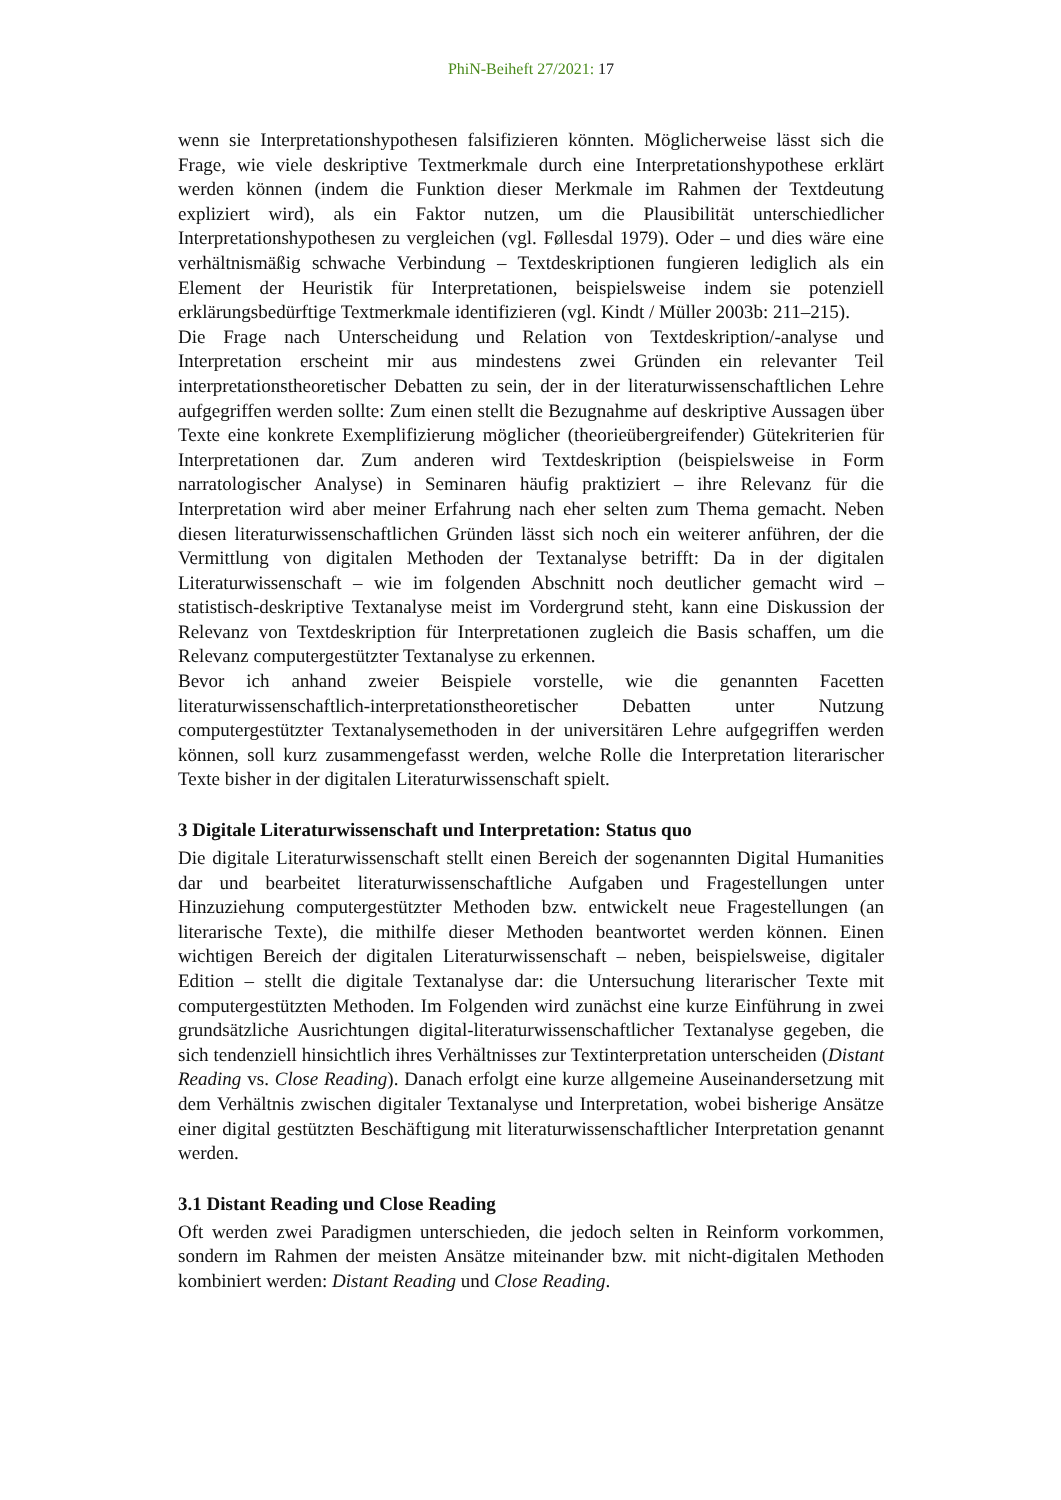PhiN-Beiheft 27/2021: 17
wenn sie Interpretationshypothesen falsifizieren könnten. Möglicherweise lässt sich die Frage, wie viele deskriptive Textmerkmale durch eine Interpretationshypothese erklärt werden können (indem die Funktion dieser Merkmale im Rahmen der Textdeutung expliziert wird), als ein Faktor nutzen, um die Plausibilität unterschiedlicher Interpretationshypothesen zu vergleichen (vgl. Føllesdal 1979). Oder – und dies wäre eine verhältnismäßig schwache Verbindung – Textdeskriptionen fungieren lediglich als ein Element der Heuristik für Interpretationen, beispielsweise indem sie potenziell erklärungsbedürftige Textmerkmale identifizieren (vgl. Kindt / Müller 2003b: 211–215).
Die Frage nach Unterscheidung und Relation von Textdeskription/-analyse und Interpretation erscheint mir aus mindestens zwei Gründen ein relevanter Teil interpretationstheoretischer Debatten zu sein, der in der literaturwissenschaftlichen Lehre aufgegriffen werden sollte: Zum einen stellt die Bezugnahme auf deskriptive Aussagen über Texte eine konkrete Exemplifizierung möglicher (theorieübergreifender) Gütekriterien für Interpretationen dar. Zum anderen wird Textdeskription (beispielsweise in Form narratologischer Analyse) in Seminaren häufig praktiziert – ihre Relevanz für die Interpretation wird aber meiner Erfahrung nach eher selten zum Thema gemacht. Neben diesen literaturwissenschaftlichen Gründen lässt sich noch ein weiterer anführen, der die Vermittlung von digitalen Methoden der Textanalyse betrifft: Da in der digitalen Literaturwissenschaft – wie im folgenden Abschnitt noch deutlicher gemacht wird – statistisch-deskriptive Textanalyse meist im Vordergrund steht, kann eine Diskussion der Relevanz von Textdeskription für Interpretationen zugleich die Basis schaffen, um die Relevanz computergestützter Textanalyse zu erkennen.
Bevor ich anhand zweier Beispiele vorstelle, wie die genannten Facetten literaturwissenschaftlich-interpretationstheoretischer Debatten unter Nutzung computergestützter Textanalysemethoden in der universitären Lehre aufgegriffen werden können, soll kurz zusammengefasst werden, welche Rolle die Interpretation literarischer Texte bisher in der digitalen Literaturwissenschaft spielt.
3 Digitale Literaturwissenschaft und Interpretation: Status quo
Die digitale Literaturwissenschaft stellt einen Bereich der sogenannten Digital Humanities dar und bearbeitet literaturwissenschaftliche Aufgaben und Fragestellungen unter Hinzuziehung computergestützter Methoden bzw. entwickelt neue Fragestellungen (an literarische Texte), die mithilfe dieser Methoden beantwortet werden können. Einen wichtigen Bereich der digitalen Literaturwissenschaft – neben, beispielsweise, digitaler Edition – stellt die digitale Textanalyse dar: die Untersuchung literarischer Texte mit computergestützten Methoden. Im Folgenden wird zunächst eine kurze Einführung in zwei grundsätzliche Ausrichtungen digital-literaturwissenschaftlicher Textanalyse gegeben, die sich tendenziell hinsichtlich ihres Verhältnisses zur Textinterpretation unterscheiden (Distant Reading vs. Close Reading). Danach erfolgt eine kurze allgemeine Auseinandersetzung mit dem Verhältnis zwischen digitaler Textanalyse und Interpretation, wobei bisherige Ansätze einer digital gestützten Beschäftigung mit literaturwissenschaftlicher Interpretation genannt werden.
3.1 Distant Reading und Close Reading
Oft werden zwei Paradigmen unterschieden, die jedoch selten in Reinform vorkommen, sondern im Rahmen der meisten Ansätze miteinander bzw. mit nicht-digitalen Methoden kombiniert werden: Distant Reading und Close Reading.